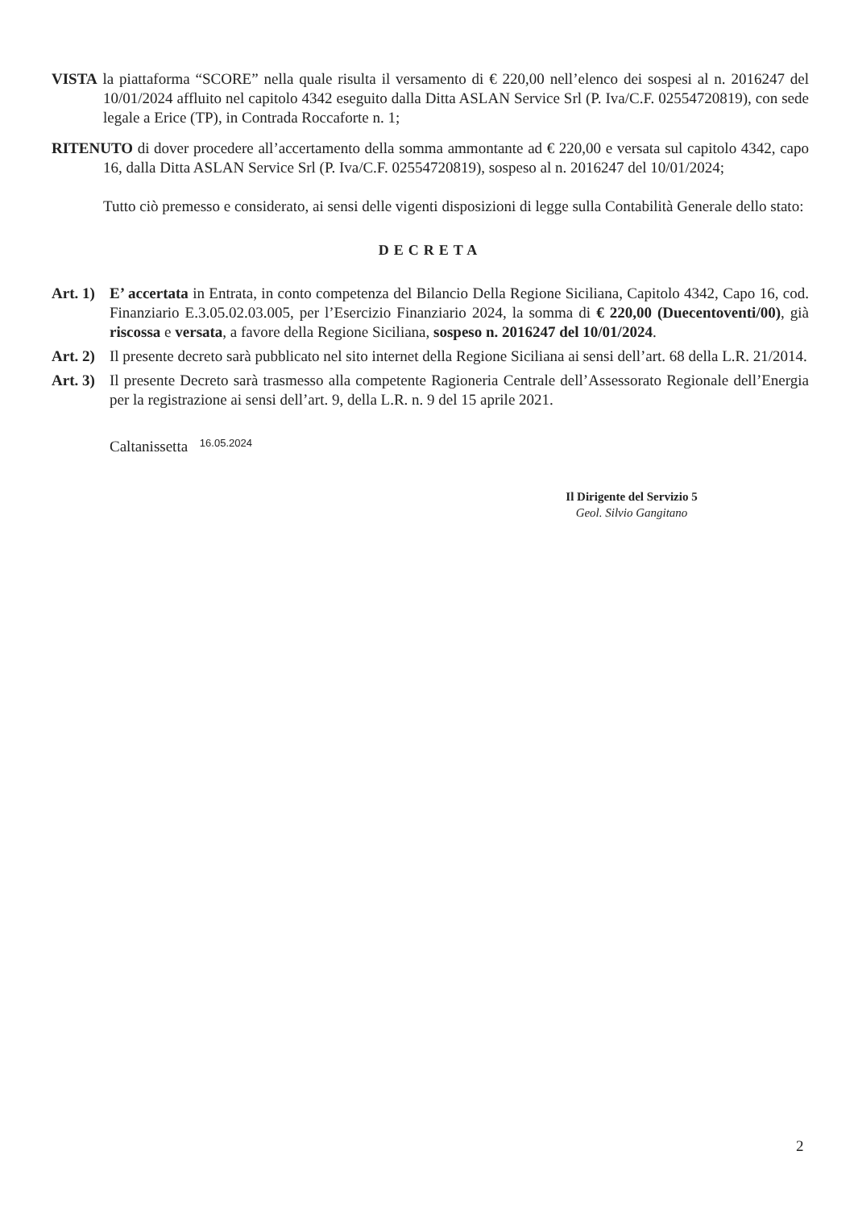VISTA la piattaforma “SCORE” nella quale risulta il versamento di € 220,00 nell’elenco dei sospesi al n. 2016247 del 10/01/2024 affluito nel capitolo 4342 eseguito dalla Ditta ASLAN Service Srl (P. Iva/C.F. 02554720819), con sede legale a Erice (TP), in Contrada Roccaforte n. 1;
RITENUTO di dover procedere all’accertamento della somma ammontante ad € 220,00 e versata sul capitolo 4342, capo 16, dalla Ditta ASLAN Service Srl (P. Iva/C.F. 02554720819), sospeso al n. 2016247 del 10/01/2024;
Tutto ciò premesso e considerato, ai sensi delle vigenti disposizioni di legge sulla Contabilità Generale dello stato:
DECRETA
Art. 1)
E’ accertata in Entrata, in conto competenza del Bilancio Della Regione Siciliana, Capitolo 4342, Capo 16, cod. Finanziario E.3.05.02.03.005, per l’Esercizio Finanziario 2024, la somma di € 220,00 (Duecentoventi/00), già riscossa e versata, a favore della Regione Siciliana, sospeso n. 2016247 del 10/01/2024.
Art. 2)
Il presente decreto sarà pubblicato nel sito internet della Regione Siciliana ai sensi dell’art. 68 della L.R. 21/2014.
Art. 3)
Il presente Decreto sarà trasmesso alla competente Ragioneria Centrale dell’Assessorato Regionale dell’Energia per la registrazione ai sensi dell’art. 9, della L.R. n. 9 del 15 aprile 2021.
Caltanissetta 16.05.2024
Il Dirigente del Servizio 5
Geol. Silvio Gangitano
2